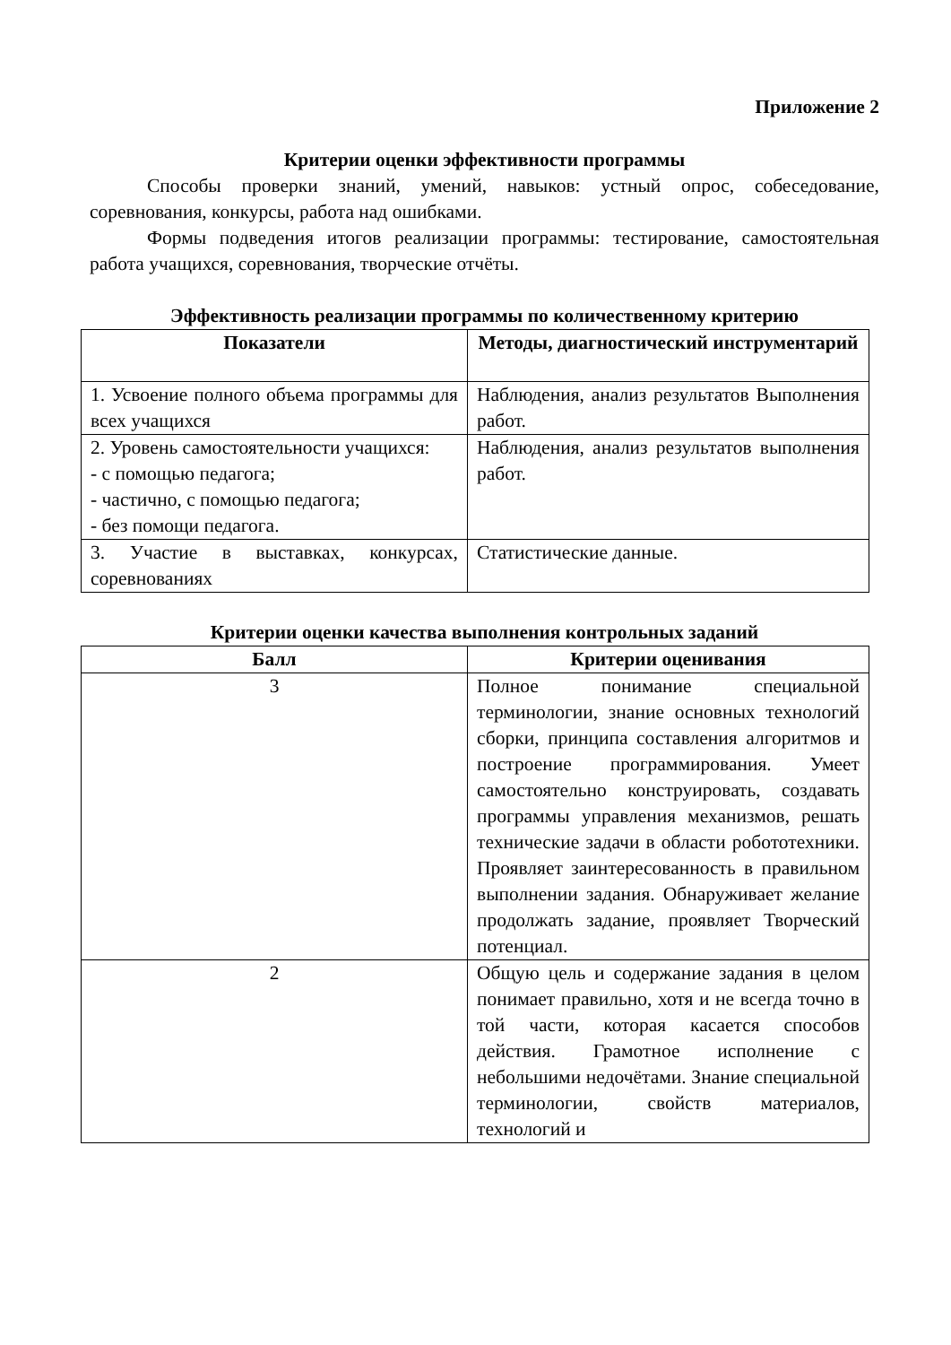Приложение 2
Критерии оценки эффективности программы
Способы проверки знаний, умений, навыков: устный опрос, собеседование, соревнования, конкурсы, работа над ошибками.
Формы подведения итогов реализации программы: тестирование, самостоятельная работа учащихся, соревнования, творческие отчёты.
Эффективность реализации программы по количественному критерию
| Показатели | Методы, диагностический инструментарий |
| --- | --- |
| 1. Усвоение полного объема программы для всех учащихся | Наблюдения, анализ результатов Выполнения работ. |
| 2. Уровень самостоятельности учащихся: - с помощью педагога; - частично, с помощью педагога; - без помощи педагога. | Наблюдения, анализ результатов выполнения работ. |
| 3. Участие в выставках, конкурсах, соревнованиях | Статистические данные. |
Критерии оценки качества выполнения контрольных заданий
| Балл | Критерии оценивания |
| --- | --- |
| 3 | Полное понимание специальной терминологии, знание основных технологий сборки, принципа составления алгоритмов и построение программирования. Умеет самостоятельно конструировать, создавать программы управления механизмов, решать технические задачи в области робототехники. Проявляет заинтересованность в правильном выполнении задания. Обнаруживает желание продолжать задание, проявляет Творческий потенциал. |
| 2 | Общую цель и содержание задания в целом понимает правильно, хотя и не всегда точно в той части, которая касается способов действия. Грамотное исполнение с небольшими недочётами. Знание специальной терминологии, свойств материалов, технологий и |